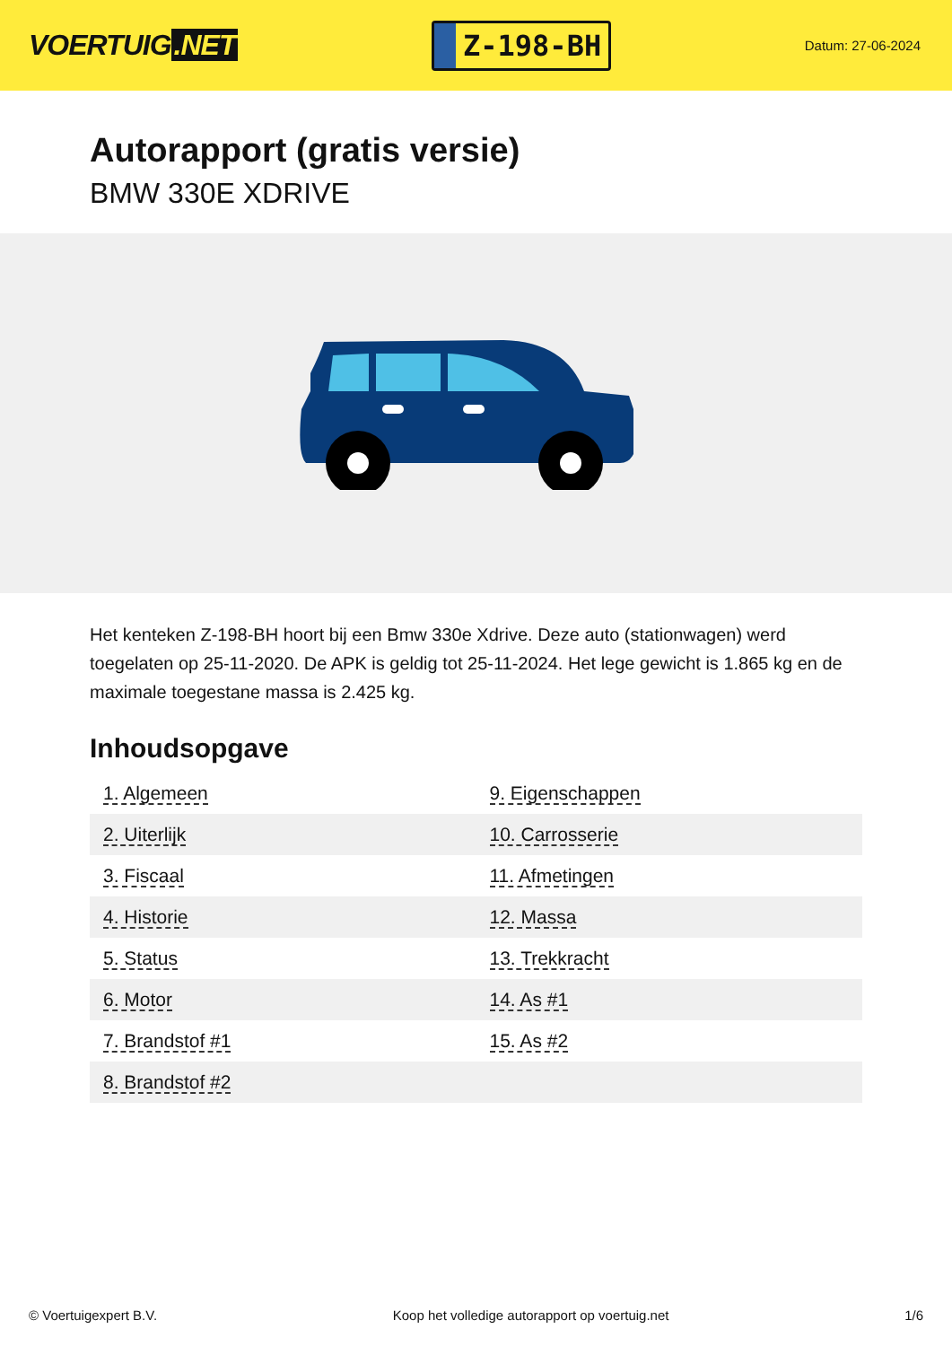VOERTUIG.NET
Z-198-BH
Datum: 27-06-2024
Autorapport (gratis versie)
BMW 330E XDRIVE
Het kenteken Z-198-BH hoort bij een Bmw 330e Xdrive. Deze auto (stationwagen) werd toegelaten op 25-11-2020. De APK is geldig tot 25-11-2024. Het lege gewicht is 1.865 kg en de maximale toegestane massa is 2.425 kg.
Inhoudsopgave
| 1. Algemeen | 9. Eigenschappen |
| 2. Uiterlijk | 10. Carrosserie |
| 3. Fiscaal | 11. Afmetingen |
| 4. Historie | 12. Massa |
| 5. Status | 13. Trekkracht |
| 6. Motor | 14. As #1 |
| 7. Brandstof #1 | 15. As #2 |
| 8. Brandstof #2 | |
© Voertuigexpert B.V. Koop het volledige autorapport op voertuig.net 1/6